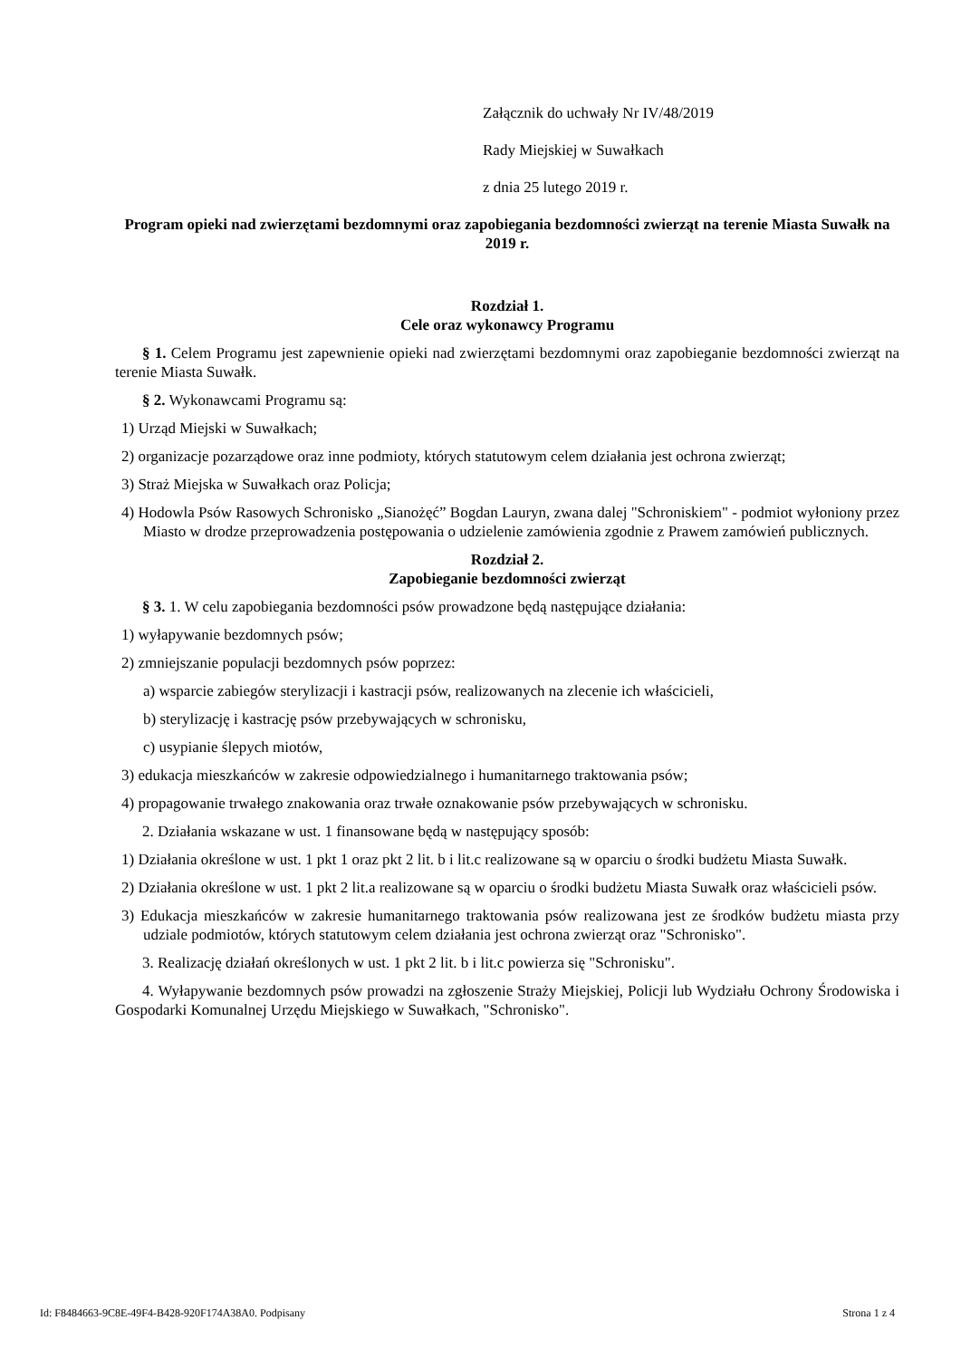Załącznik do uchwały Nr IV/48/2019
Rady Miejskiej w Suwałkach
z dnia 25 lutego 2019 r.
Program opieki nad zwierzętami bezdomnymi oraz zapobiegania bezdomności zwierząt na terenie Miasta Suwałk na 2019 r.
Rozdział 1.
Cele oraz wykonawcy Programu
§ 1. Celem Programu jest zapewnienie opieki nad zwierzętami bezdomnymi oraz zapobieganie bezdomności zwierząt na terenie Miasta Suwałk.
§ 2. Wykonawcami Programu są:
1) Urząd Miejski w Suwałkach;
2) organizacje pozarządowe oraz inne podmioty, których statutowym celem działania jest ochrona zwierząt;
3) Straż Miejska w Suwałkach oraz Policja;
4) Hodowla Psów Rasowych Schronisko „Sianożęć” Bogdan Lauryn, zwana dalej "Schroniskiem" - podmiot wyłoniony przez Miasto w drodze przeprowadzenia postępowania o udzielenie zamówienia zgodnie z Prawem zamówień publicznych.
Rozdział 2.
Zapobieganie bezdomności zwierząt
§ 3. 1. W celu zapobiegania bezdomności psów prowadzone będą następujące działania:
1) wyłapywanie bezdomnych psów;
2) zmniejszanie populacji bezdomnych psów poprzez:
a) wsparcie zabiegów sterylizacji i kastracji psów, realizowanych na zlecenie ich właścicieli,
b) sterylizację i kastrację psów przebywających w schronisku,
c) usypianie ślepych miotów,
3) edukacja mieszkańców w zakresie odpowiedzialnego i humanitarnego traktowania psów;
4) propagowanie trwałego znakowania oraz trwałe oznakowanie psów przebywających w schronisku.
2. Działania wskazane w ust. 1 finansowane będą w następujący sposób:
1) Działania określone w ust. 1 pkt 1 oraz pkt 2 lit. b i lit.c realizowane są w oparciu o środki budżetu Miasta Suwałk.
2) Działania określone w ust. 1 pkt 2 lit.a realizowane są w oparciu o środki budżetu Miasta Suwałk oraz właścicieli psów.
3) Edukacja mieszkańców w zakresie humanitarnego traktowania psów realizowana jest ze środków budżetu miasta przy udziale podmiotów, których statutowym celem działania jest ochrona zwierząt oraz "Schronisko".
3. Realizację działań określonych w ust. 1 pkt 2 lit. b i lit.c powierza się "Schronisku".
4. Wyłapywanie bezdomnych psów prowadzi na zgłoszenie Straży Miejskiej, Policji lub Wydziału Ochrony Środowiska i Gospodarki Komunalnej Urzędu Miejskiego w Suwałkach, "Schronisko".
Id: F8484663-9C8E-49F4-B428-920F174A38A0. Podpisany Strona 1 z 4